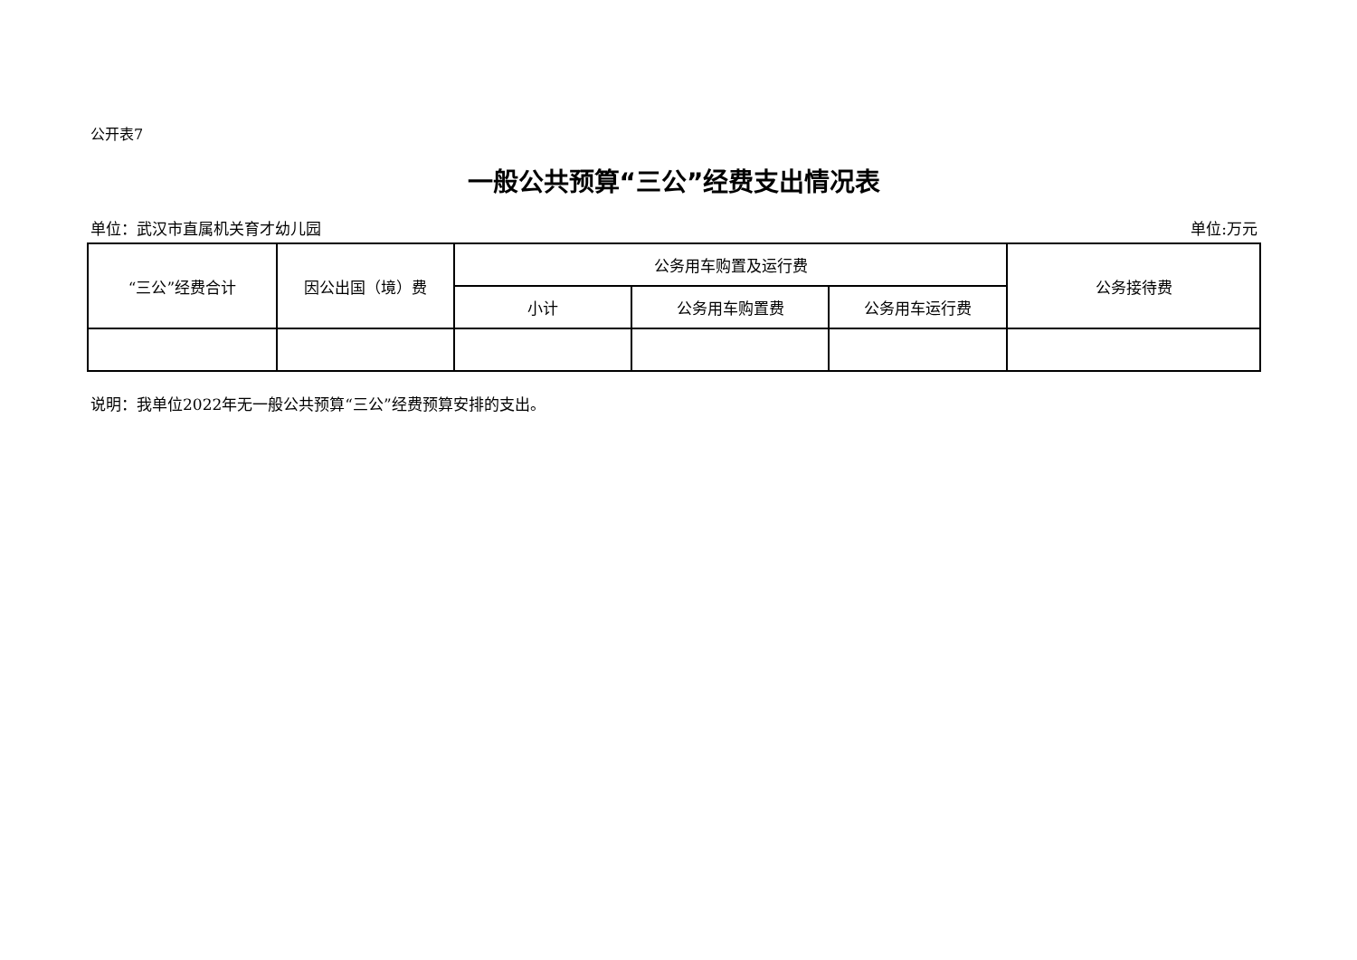公开表7
一般公共预算“三公”经费支出情况表
单位：武汉市直属机关育才幼儿园 单位:万元
| “三公”经费合计 | 因公出国（境）费 | 公务用车购置及运行费 | | | 公务接待费 |
| --- | --- | --- | --- | --- | --- |
| | | 小计 | 公务用车购置费 | 公务用车运行费 | |
说明：我单位2022年无一般公共预算“三公”经费预算安排的支出。